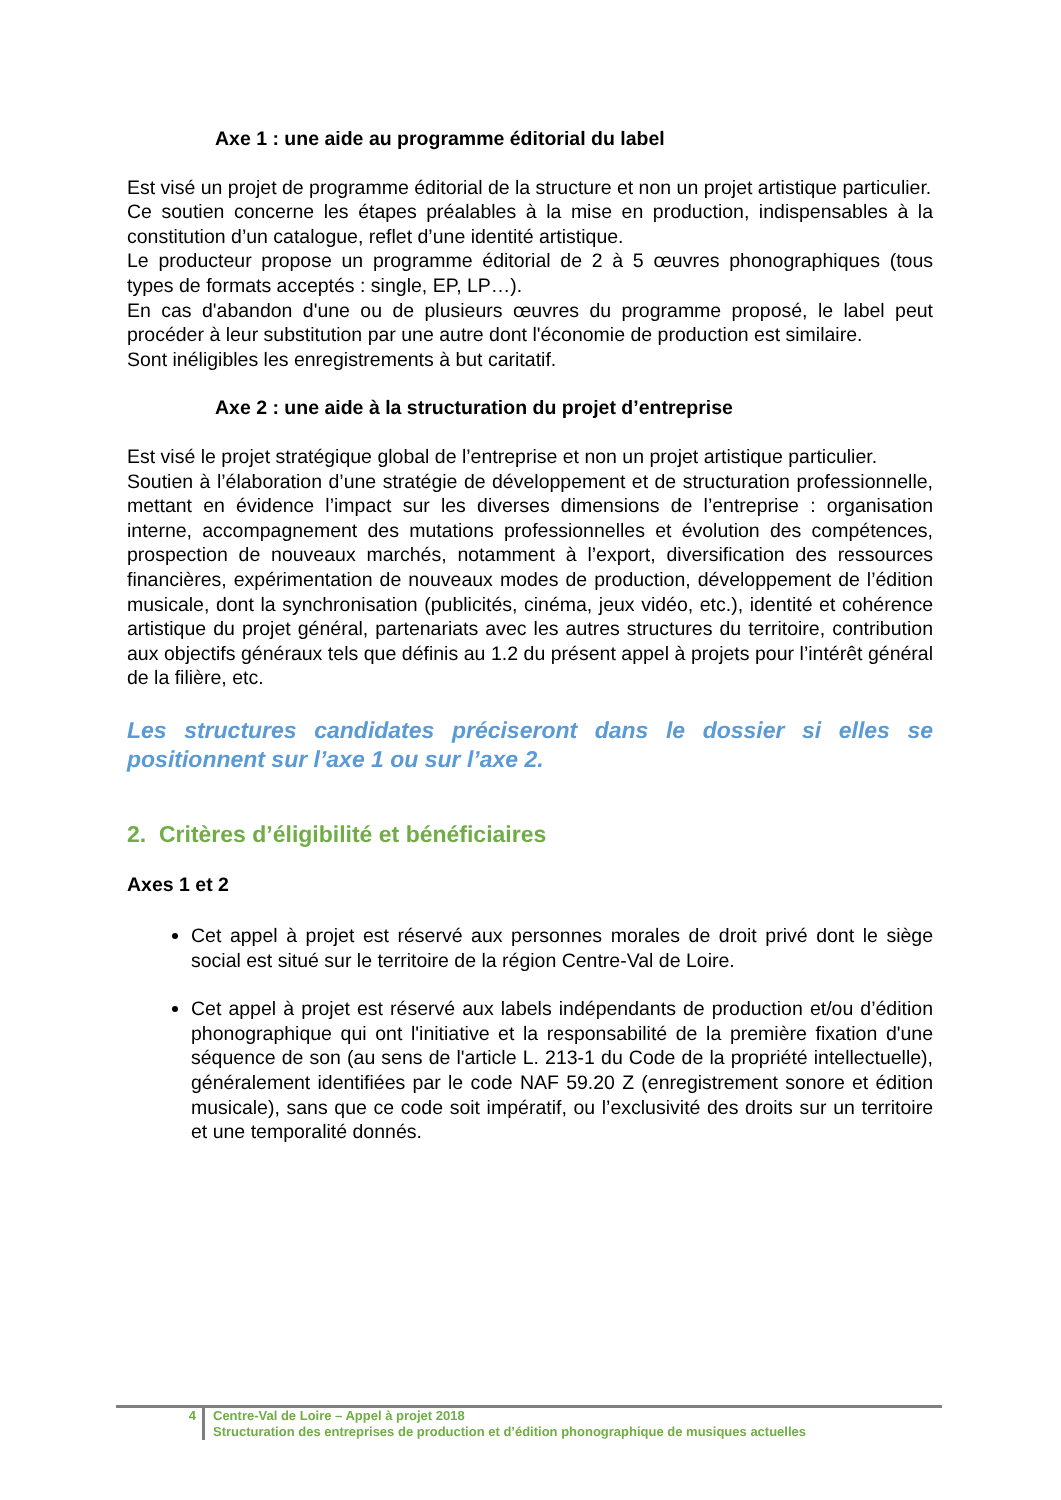Axe 1 : une aide au programme éditorial du label
Est visé un projet de programme éditorial de la structure et non un projet artistique particulier.
Ce soutien concerne les étapes préalables à la mise en production, indispensables à la constitution d’un catalogue, reflet d’une identité artistique.
Le producteur propose un programme éditorial de 2 à 5 œuvres phonographiques (tous types de formats acceptés : single, EP, LP…).
En cas d'abandon d'une ou de plusieurs œuvres du programme proposé, le label peut procéder à leur substitution par une autre dont l'économie de production est similaire.
Sont inéligibles les enregistrements à but caritatif.
Axe 2 : une aide à la structuration du projet d’entreprise
Est visé le projet stratégique global de l’entreprise et non un projet artistique particulier.
Soutien à l’élaboration d’une stratégie de développement et de structuration professionnelle, mettant en évidence l’impact sur les diverses dimensions de l’entreprise : organisation interne, accompagnement des mutations professionnelles et évolution des compétences, prospection de nouveaux marchés, notamment à l’export, diversification des ressources financières, expérimentation de nouveaux modes de production, développement de l’édition musicale, dont la synchronisation (publicités, cinéma, jeux vidéo, etc.), identité et cohérence artistique du projet général, partenariats avec les autres structures du territoire, contribution aux objectifs généraux tels que définis au 1.2 du présent appel à projets pour l’intérêt général de la filière, etc.
Les structures candidates préciseront dans le dossier si elles se positionnent sur l’axe 1 ou sur l’axe 2.
2. Critères d’éligibilité et bénéficiaires
Axes 1 et 2
Cet appel à projet est réservé aux personnes morales de droit privé dont le siège social est situé sur le territoire de la région Centre-Val de Loire.
Cet appel à projet est réservé aux labels indépendants de production et/ou d’édition phonographique qui ont l'initiative et la responsabilité de la première fixation d'une séquence de son (au sens de l'article L. 213-1 du Code de la propriété intellectuelle), généralement identifiées par le code NAF 59.20 Z (enregistrement sonore et édition musicale), sans que ce code soit impératif, ou l’exclusivité des droits sur un territoire et une temporalité donnés.
4 Centre-Val de Loire – Appel à projet 2018
Structuration des entreprises de production et d’édition phonographique de musiques actuelles